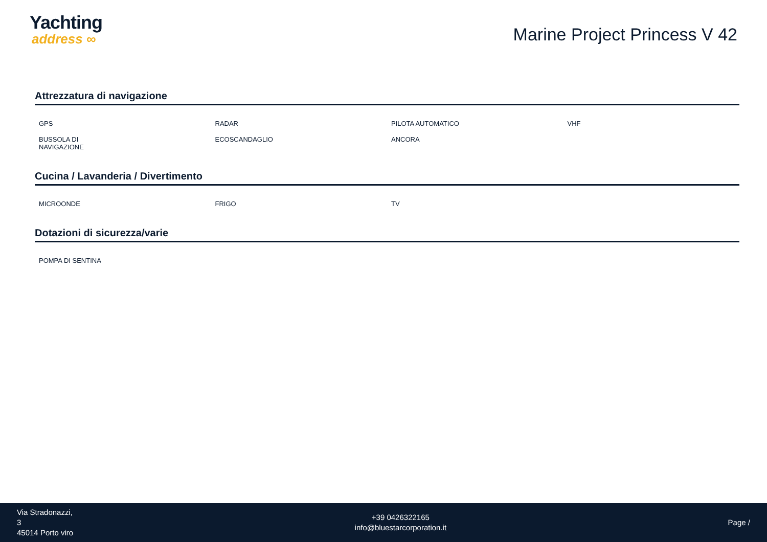Yachting
address ∞
Marine Project Princess V 42
Attrezzatura di navigazione
| GPS | RADAR | PILOTA AUTOMATICO | VHF |
| BUSSOLA DI NAVIGAZIONE | ECOSCANDAGLIO | ANCORA | |
Cucina / Lavanderia / Divertimento
| MICROONDE | FRIGO | TV | |
Dotazioni di sicurezza/varie
| POMPA DI SENTINA | | | |
Via Stradonazzi,
3
45014 Porto viro
+39 0426322165
info@bluestarcorporation.it
Page /